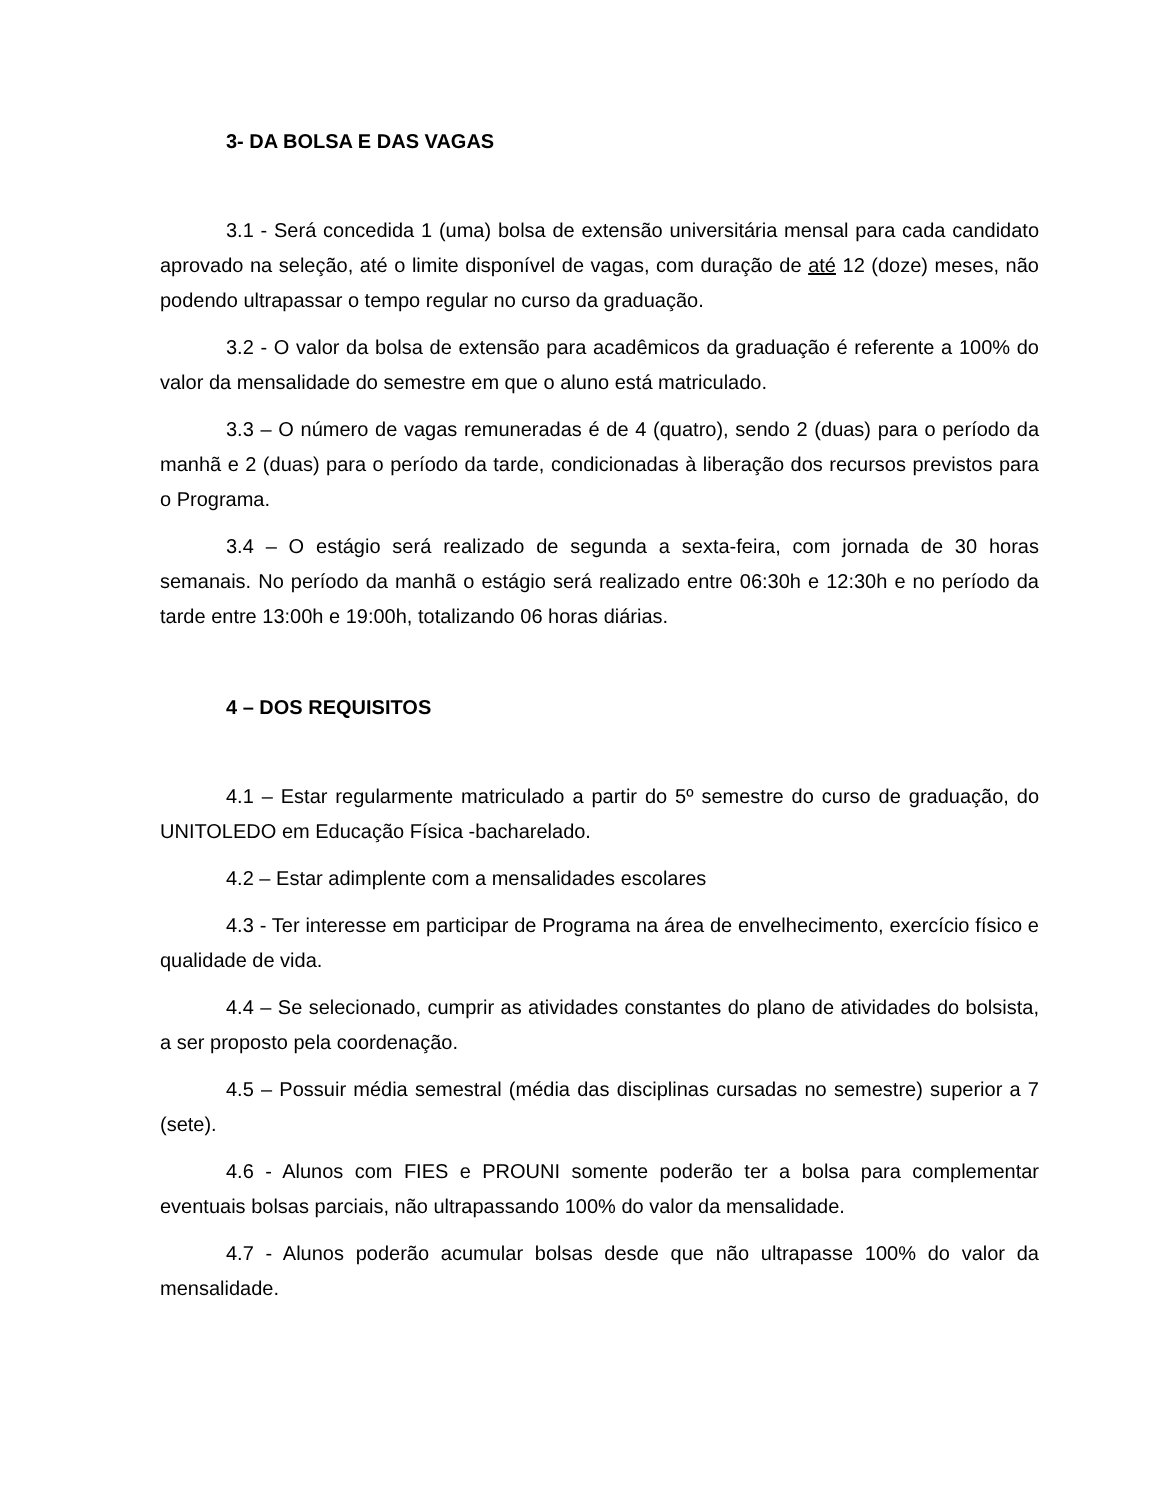3- DA BOLSA E DAS VAGAS
3.1 - Será concedida 1 (uma) bolsa de extensão universitária mensal para cada candidato aprovado na seleção, até o limite disponível de vagas, com duração de até 12 (doze) meses, não podendo ultrapassar o tempo regular no curso da graduação.
3.2 - O valor da bolsa de extensão para acadêmicos da graduação é referente a 100% do valor da mensalidade do semestre em que o aluno está matriculado.
3.3 – O número de vagas remuneradas é de 4 (quatro), sendo 2 (duas) para o período da manhã e 2 (duas) para o período da tarde, condicionadas à liberação dos recursos previstos para o Programa.
3.4 – O estágio será realizado de segunda a sexta-feira, com jornada de 30 horas semanais. No período da manhã o estágio será realizado entre 06:30h e 12:30h e no período da tarde entre 13:00h e 19:00h, totalizando 06 horas diárias.
4 – DOS REQUISITOS
4.1 – Estar regularmente matriculado a partir do 5º semestre do curso de graduação, do UNITOLEDO em Educação Física -bacharelado.
4.2 – Estar adimplente com a mensalidades escolares
4.3 - Ter interesse em participar de Programa na área de envelhecimento, exercício físico e qualidade de vida.
4.4 – Se selecionado, cumprir as atividades constantes do plano de atividades do bolsista, a ser proposto pela coordenação.
4.5 – Possuir média semestral (média das disciplinas cursadas no semestre) superior a 7 (sete).
4.6 - Alunos com FIES e PROUNI somente poderão ter a bolsa para complementar eventuais bolsas parciais, não ultrapassando 100% do valor da mensalidade.
4.7 - Alunos poderão acumular bolsas desde que não ultrapasse 100% do valor da mensalidade.